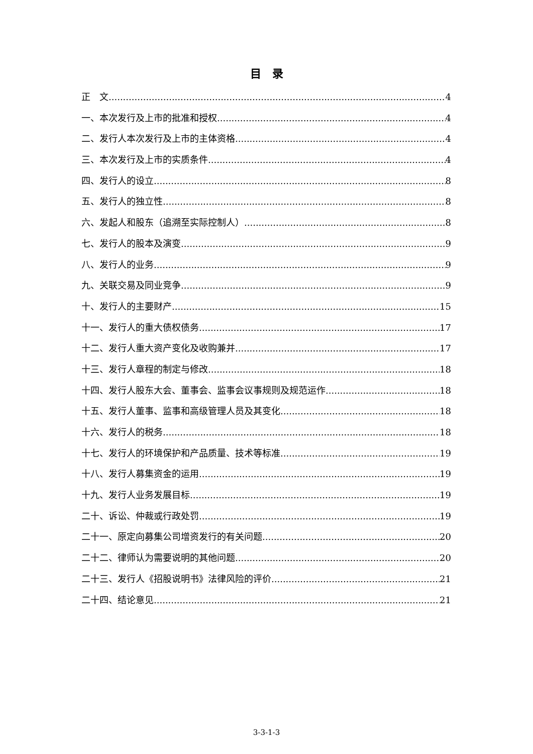目　录
正　文 4
一、本次发行及上市的批准和授权 4
二、发行人本次发行及上市的主体资格 4
三、本次发行及上市的实质条件 4
四、发行人的设立 8
五、发行人的独立性 8
六、发起人和股东（追溯至实际控制人） 8
七、发行人的股本及演变 9
八、发行人的业务 9
九、关联交易及同业竞争 9
十、发行人的主要财产 15
十一、发行人的重大债权债务 17
十二、发行人重大资产变化及收购兼并 17
十三、发行人章程的制定与修改 18
十四、发行人股东大会、董事会、监事会议事规则及规范运作 18
十五、发行人董事、监事和高级管理人员及其变化 18
十六、发行人的税务 18
十七、发行人的环境保护和产品质量、技术等标准 19
十八、发行人募集资金的运用 19
十九、发行人业务发展目标 19
二十、诉讼、仲裁或行政处罚 19
二十一、原定向募集公司增资发行的有关问题 20
二十二、律师认为需要说明的其他问题 20
二十三、发行人《招股说明书》法律风险的评价 21
二十四、结论意见 21
3-3-1-3